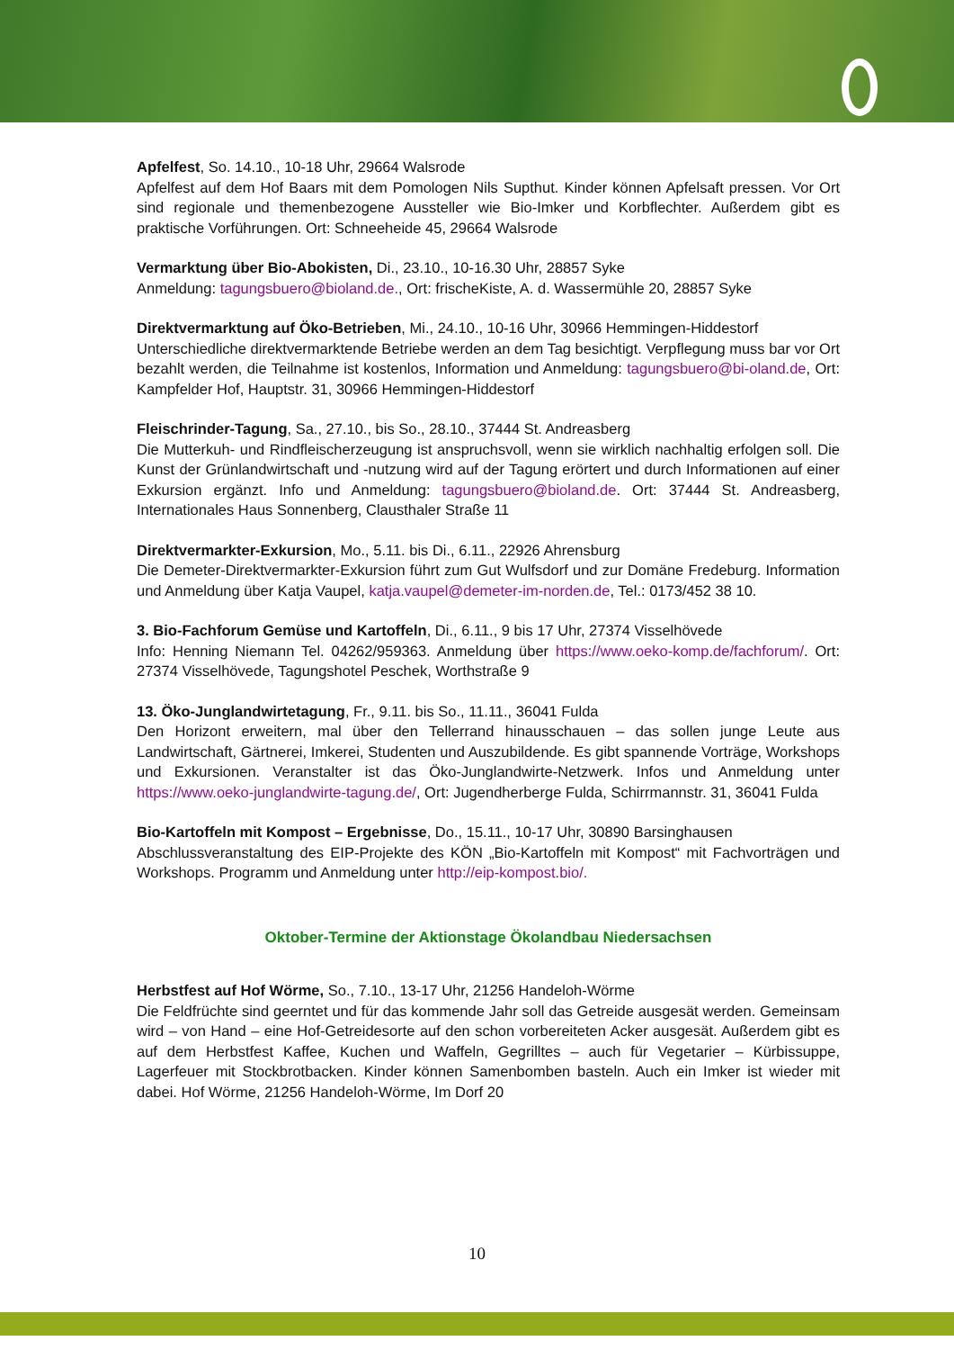Apfelfest, So. 14.10., 10-18 Uhr, 29664 Walsrode
Apfelfest auf dem Hof Baars mit dem Pomologen Nils Supthut. Kinder können Apfelsaft pressen. Vor Ort sind regionale und themenbezogene Aussteller wie Bio-Imker und Korbflechter. Außerdem gibt es praktische Vorführungen. Ort: Schneeheide 45, 29664 Walsrode
Vermarktung über Bio-Abokisten, Di., 23.10., 10-16.30 Uhr, 28857 Syke
Anmeldung: tagungsbuero@bioland.de., Ort: frischeKiste, A. d. Wassermühle 20, 28857 Syke
Direktvermarktung auf Öko-Betrieben, Mi., 24.10., 10-16 Uhr, 30966 Hemmingen-Hiddestorf
Unterschiedliche direktvermarktende Betriebe werden an dem Tag besichtigt. Verpflegung muss bar vor Ort bezahlt werden, die Teilnahme ist kostenlos, Information und Anmeldung: tagungsbuero@bi-oland.de, Ort: Kampfelder Hof, Hauptstr. 31, 30966 Hemmingen-Hiddestorf
Fleischrinder-Tagung, Sa., 27.10., bis So., 28.10., 37444 St. Andreasberg
Die Mutterkuh- und Rindfleischerzeugung ist anspruchsvoll, wenn sie wirklich nachhaltig erfolgen soll. Die Kunst der Grünlandwirtschaft und -nutzung wird auf der Tagung erörtert und durch Informationen auf einer Exkursion ergänzt. Info und Anmeldung: tagungsbuero@bioland.de. Ort: 37444 St. Andreasberg, Internationales Haus Sonnenberg, Clausthaler Straße 11
Direktvermarkter-Exkursion, Mo., 5.11. bis Di., 6.11., 22926 Ahrensburg
Die Demeter-Direktvermarkter-Exkursion führt zum Gut Wulfsdorf und zur Domäne Fredeburg. Information und Anmeldung über Katja Vaupel, katja.vaupel@demeter-im-norden.de, Tel.: 0173/452 38 10.
3. Bio-Fachforum Gemüse und Kartoffeln, Di., 6.11., 9 bis 17 Uhr, 27374 Visselhövede
Info: Henning Niemann Tel. 04262/959363. Anmeldung über https://www.oeko-komp.de/fachforum/. Ort: 27374 Visselhövede, Tagungshotel Peschek, Worthstraße 9
13. Öko-Junglandwirtetagung, Fr., 9.11. bis So., 11.11., 36041 Fulda
Den Horizont erweitern, mal über den Tellerrand hinausschauen – das sollen junge Leute aus Landwirtschaft, Gärtnerei, Imkerei, Studenten und Auszubildende. Es gibt spannende Vorträge, Workshops und Exkursionen. Veranstalter ist das Öko-Junglandwirte-Netzwerk. Infos und Anmeldung unter https://www.oeko-junglandwirte-tagung.de/, Ort: Jugendherberge Fulda, Schirrmannstr. 31, 36041 Fulda
Bio-Kartoffeln mit Kompost – Ergebnisse, Do., 15.11., 10-17 Uhr, 30890 Barsinghausen
Abschlussveranstaltung des EIP-Projekte des KÖN „Bio-Kartoffeln mit Kompost“ mit Fachvorträgen und Workshops. Programm und Anmeldung unter http://eip-kompost.bio/.
Oktober-Termine der Aktionstage Ökolandbau Niedersachsen
Herbstfest auf Hof Wörme, So., 7.10., 13-17 Uhr, 21256 Handeloh-Wörme
Die Feldfrüchte sind geerntet und für das kommende Jahr soll das Getreide ausgesät werden. Gemeinsam wird – von Hand – eine Hof-Getreidesorte auf den schon vorbereiteten Acker ausgesät. Außerdem gibt es auf dem Herbstfest Kaffee, Kuchen und Waffeln, Gegrilltes – auch für Vegetarier – Kürbissuppe, Lagerfeuer mit Stockbrotbacken. Kinder können Samenbomben basteln. Auch ein Imker ist wieder mit dabei. Hof Wörme, 21256 Handeloh-Wörme, Im Dorf 20
10